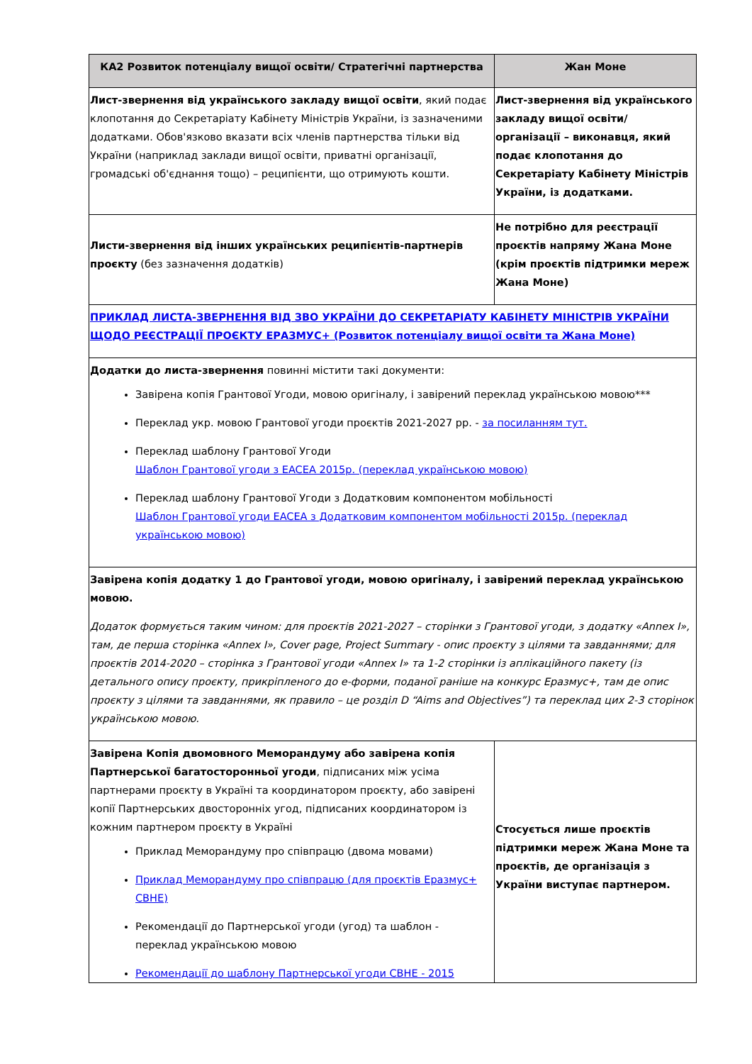| КА2 Розвиток потенціалу вищої освіти/ Стратегічні партнерства | Жан Моне |
| --- | --- |
| Лист-звернення від українського закладу вищої освіти , який подає клопотання до Секретаріату Кабінету Міністрів України, із зазначеними додатками. Обов'язково вказати всіх членів партнерства тільки від України (наприклад заклади вищої освіти, приватні організації, громадські об'єднання тощо) – реципієнти, що отримують кошти. | Лист-звернення від українського закладу вищої освіти/ організації – виконавця, який подає клопотання до Секретаріату Кабінету Міністрів України, із додатками. |
| Листи-звернення від інших українських реципієнтів-партнерів проєкту (без зазначення додатків) | Не потрібно для реєстрації проєктів напряму Жана Моне (крім проєктів підтримки мереж Жана Моне) |
| ПРИКЛАД ЛИСТА-ЗВЕРНЕННЯ ВІД ЗВО УКРАЇНИ ДО СЕКРЕТАРІАТУ КАБІНЕТУ МІНІСТРІВ УКРАЇНИ ЩОДО РЕЄСТРАЦІЇ ПРОЄКТУ ЕРАЗМУС+ (Розвиток потенціалу вищої освіти та Жана Моне) | |
| Додатки до листа-звернення повинні містити такі документи: Завірена копія Грантової Угоди, мовою оригіналу, і завірений переклад українською мовою*** Переклад укр. мовою Грантової угоди проєктів 2021-2027 рр. - за посиланням тут. Переклад шаблону Грантової Угоди Шаблон Грантової угоди з EACEA 2015р. (переклад українською мовою) Переклад шаблону Грантової Угоди з Додатковим компонентом мобільності Шаблон Грантової угоди EACEA з Додатковим компонентом мобільності 2015р. (переклад українською мовою) | |
| Завірена копія додатку 1 до Грантової угоди, мовою оригіналу, і завірений переклад українською мовою. Додаток формується таким чином: для проєктів 2021-2027 – сторінки з Грантової угоди, з додатку «Annex I», там, де перша сторінка «Annex I», Cover page, Project Summary - опис проєкту з цілями та завданнями; для проєктів 2014-2020 – сторінка з Грантової угоди «Annex I» та 1-2 сторінки із аплікаційного пакету (із детального опису проєкту, прикріпленого до е-форми, поданої раніше на конкурс Еразмус+, там де опис проєкту з цілями та завданнями, як правило – це розділ D “Aims and Objectives”) та переклад цих 2-3 сторінок українською мовою. | |
| Завірена Копія двомовного Меморандуму або завірена копія Партнерської багатосторонньої угоди , підписаних між усіма партнерами проєкту в Україні та координатором проєкту, або завірені копії Партнерських двосторонніх угод, підписаних координатором із кожним партнером проєкту в Україні Приклад Меморандуму про співпрацю (двома мовами) Приклад Меморандуму про співпрацю (для проєктів Еразмус+ CBHE) Рекомендації до Партнерської угоди (угод) та шаблон - переклад українською мовою Рекомендації до шаблону Партнерської угоди CBHE - 2015 | Стосується лише проєктів підтримки мереж Жана Моне та проєктів, де організація з України виступає партнером. |